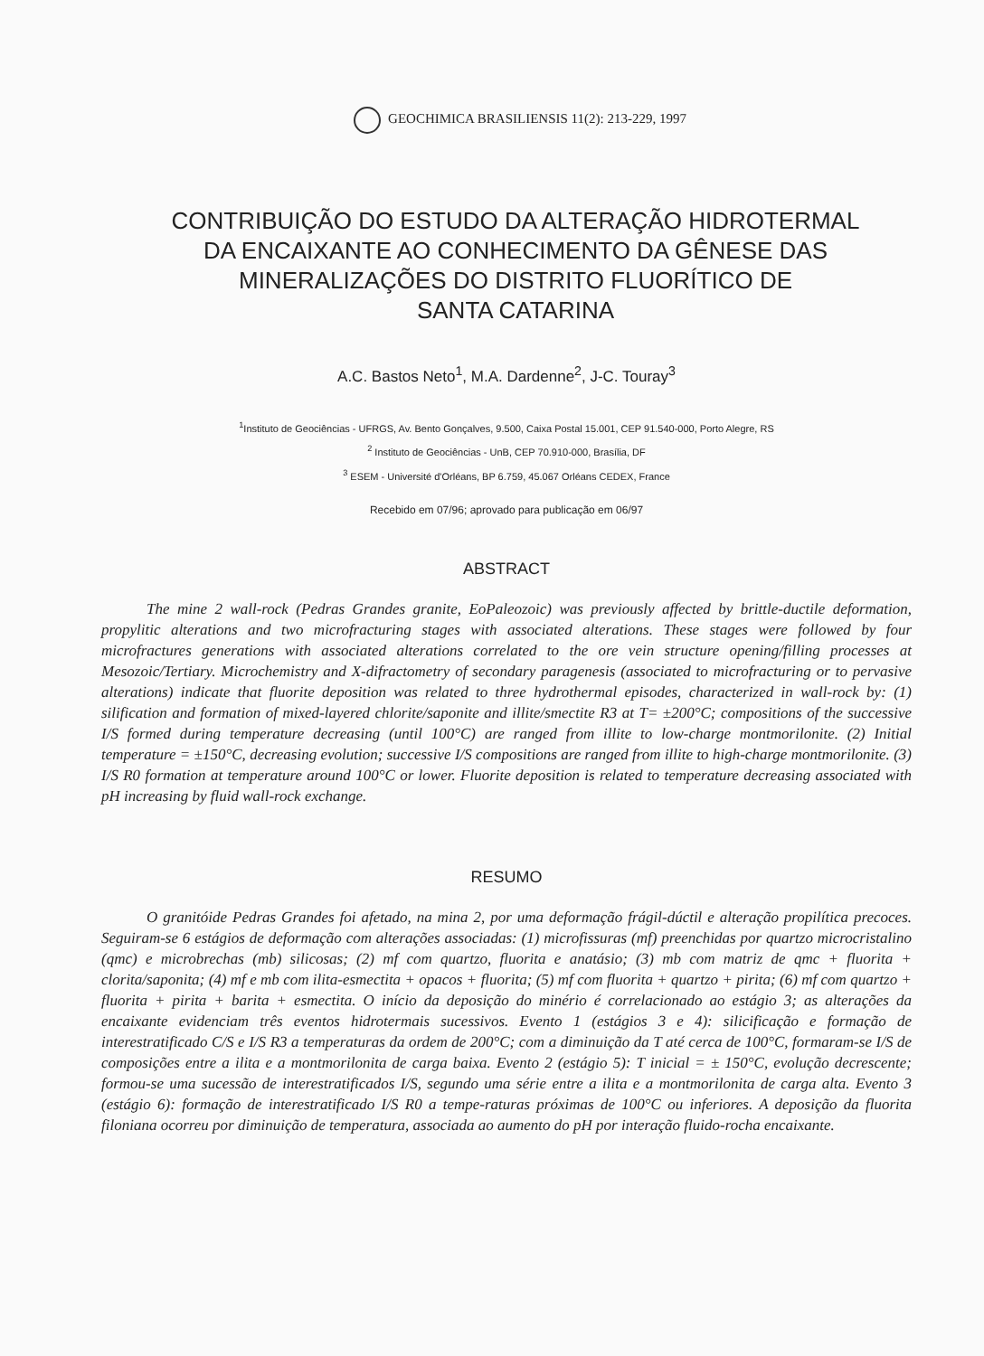GEOCHIMICA BRASILIENSIS 11(2): 213-229, 1997
CONTRIBUIÇÃO DO ESTUDO DA ALTERAÇÃO HIDROTERMAL
DA ENCAIXANTE AO CONHECIMENTO DA GÊNESE DAS
MINERALIZAÇÕES DO DISTRITO FLUORÍTICO DE
SANTA CATARINA
A.C. Bastos Neto<sup>1</sup>, M.A. Dardenne<sup>2</sup>, J-C. Touray<sup>3</sup>
<sup>1</sup> Instituto de Geociências - UFRGS, Av. Bento Gonçalves, 9.500, Caixa Postal 15.001, CEP 91.540-000, Porto Alegre, RS
<sup>2</sup> Instituto de Geociências - UnB, CEP 70.910-000, Brasília, DF
<sup>3</sup> ESEM - Université d'Orléans, BP 6.759, 45.067 Orléans CEDEX, France
Recebido em 07/96; aprovado para publicação em 06/97
ABSTRACT
The mine 2 wall-rock (Pedras Grandes granite, EoPaleozoic) was previously affected by brittle-ductile deformation, propylitic alterations and two microfracturing stages with associated alterations. These stages were followed by four microfractures generations with associated alterations correlated to the ore vein structure opening/filling processes at Mesozoic/Tertiary. Microchemistry and X-difractometry of secondary paragenesis (associated to microfracturing or to pervasive alterations) indicate that fluorite deposition was related to three hydrothermal episodes, characterized in wall-rock by: (1) silification and formation of mixed-layered chlorite/saponite and illite/smectite R3 at T= ±200°C; compositions of the successive I/S formed during temperature decreasing (until 100°C) are ranged from illite to low-charge montmorilonite. (2) Initial temperature = ±150°C, decreasing evolution; successive I/S compositions are ranged from illite to high-charge montmorilonite. (3) I/S R0 formation at temperature around 100°C or lower. Fluorite deposition is related to temperature decreasing associated with pH increasing by fluid wall-rock exchange.
RESUMO
O granitóide Pedras Grandes foi afetado, na mina 2, por uma deformação frágil-dúctil e alteração propilítica precoces. Seguiram-se 6 estágios de deformação com alterações associadas: (1) microfissuras (mf) preenchidas por quartzo microcristalino (qmc) e microbrechas (mb) silicosas; (2) mf com quartzo, fluorita e anatásio; (3) mb com matriz de qmc + fluorita + clorita/saponita; (4) mf e mb com ilita-esmectita + opacos + fluorita; (5) mf com fluorita + quartzo + pirita; (6) mf com quartzo + fluorita + pirita + barita + esmectita. O início da deposição do minério é correlacionado ao estágio 3; as alterações da encaixante evidenciam três eventos hidrotermais sucessivos. Evento 1 (estágios 3 e 4): silicificação e formação de interestratificado C/S e I/S R3 a temperaturas da ordem de 200°C; com a diminuição da T até cerca de 100°C, formaram-se I/S de composições entre a ilita e a montmorilonita de carga baixa. Evento 2 (estágio 5): T inicial = ± 150°C, evolução decrescente; formou-se uma sucessão de interestratificados I/S, segundo uma série entre a ilita e a montmorilonita de carga alta. Evento 3 (estágio 6): formação de interestratificado I/S R0 a tempe-raturas próximas de 100°C ou inferiores. A deposição da fluorita filoniana ocorreu por diminuição de temperatura, associada ao aumento do pH por interação fluido-rocha encaixante.